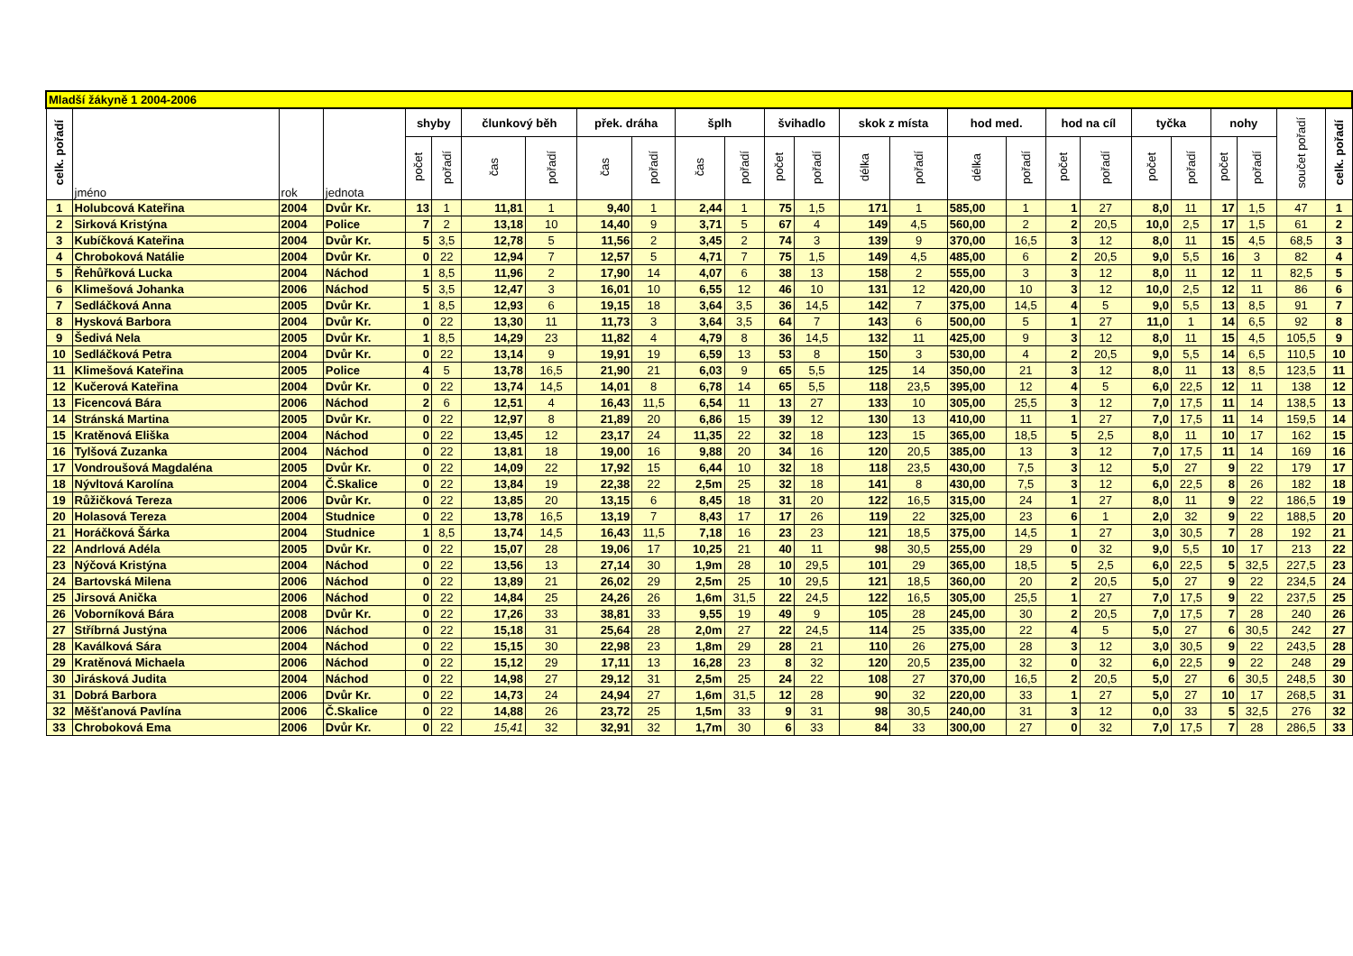| Mladší žákyně 1 2004-2006 | | | | | | | | | | | | | | | | | | | | | | | | | |
| --- | --- | --- | --- | --- | --- | --- | --- | --- | --- | --- | --- | --- | --- | --- | --- | --- | --- | --- | --- | --- | --- | --- | --- | --- | --- |
| celk. pořadí | jméno | rok | jednota | shyby | | člunkový běh | | přek. dráha | | šplh | | švihadlo | | skok z místa | | hod med. | | hod na cíl | | tyčka | | nohy | | součet pořadí | celk. pořadí |
| | | | | počet | pořadí | čas | pořadí | čas | pořadí | čas | pořadí | počet | pořadí | délka | pořadí | délka | pořadí | počet | pořadí | počet | pořadí | počet | pořadí | | |
| 1 | Holubcová Kateřina | 2004 | Dvůr Kr. | 13 | 1 | 11,81 | 1 | 9,40 | 1 | 2,44 | 1 | 75 | 1,5 | 171 | 1 | 585,00 | 1 | 1 | 27 | 8,0 | 11 | 17 | 1,5 | 47 | 1 |
| 2 | Sirková Kristýna | 2004 | Police | 7 | 2 | 13,18 | 10 | 14,40 | 9 | 3,71 | 5 | 67 | 4 | 149 | 4,5 | 560,00 | 2 | 2 | 20,5 | 10,0 | 2,5 | 17 | 1,5 | 61 | 2 |
| 3 | Kubíčková Kateřina | 2004 | Dvůr Kr. | 5 | 3,5 | 12,78 | 5 | 11,56 | 2 | 3,45 | 2 | 74 | 3 | 139 | 9 | 370,00 | 16,5 | 3 | 12 | 8,0 | 11 | 15 | 4,5 | 68,5 | 3 |
| 4 | Chroboková Natálie | 2004 | Dvůr Kr. | 0 | 22 | 12,94 | 7 | 12,57 | 5 | 4,71 | 7 | 75 | 1,5 | 149 | 4,5 | 485,00 | 6 | 2 | 20,5 | 9,0 | 5,5 | 16 | 3 | 82 | 4 |
| 5 | Řehůřková Lucka | 2004 | Náchod | 1 | 8,5 | 11,96 | 2 | 17,90 | 14 | 4,07 | 6 | 38 | 13 | 158 | 2 | 555,00 | 3 | 3 | 12 | 8,0 | 11 | 12 | 11 | 82,5 | 5 |
| 6 | Klimešová Johanka | 2006 | Náchod | 5 | 3,5 | 12,47 | 3 | 16,01 | 10 | 6,55 | 12 | 46 | 10 | 131 | 12 | 420,00 | 10 | 3 | 12 | 10,0 | 2,5 | 12 | 11 | 86 | 6 |
| 7 | Sedláčková Anna | 2005 | Dvůr Kr. | 1 | 8,5 | 12,93 | 6 | 19,15 | 18 | 3,64 | 3,5 | 36 | 14,5 | 142 | 7 | 375,00 | 14,5 | 4 | 5 | 9,0 | 5,5 | 13 | 8,5 | 91 | 7 |
| 8 | Hysková Barbora | 2004 | Dvůr Kr. | 0 | 22 | 13,30 | 11 | 11,73 | 3 | 3,64 | 3,5 | 64 | 7 | 143 | 6 | 500,00 | 5 | 1 | 27 | 11,0 | 1 | 14 | 6,5 | 92 | 8 |
| 9 | Šedivá Nela | 2005 | Dvůr Kr. | 1 | 8,5 | 14,29 | 23 | 11,82 | 4 | 4,79 | 8 | 36 | 14,5 | 132 | 11 | 425,00 | 9 | 3 | 12 | 8,0 | 11 | 15 | 4,5 | 105,5 | 9 |
| 10 | Sedláčková Petra | 2004 | Dvůr Kr. | 0 | 22 | 13,14 | 9 | 19,91 | 19 | 6,59 | 13 | 53 | 8 | 150 | 3 | 530,00 | 4 | 2 | 20,5 | 9,0 | 5,5 | 14 | 6,5 | 110,5 | 10 |
| 11 | Klimešová Kateřina | 2005 | Police | 4 | 5 | 13,78 | 16,5 | 21,90 | 21 | 6,03 | 9 | 65 | 5,5 | 125 | 14 | 350,00 | 21 | 3 | 12 | 8,0 | 11 | 13 | 8,5 | 123,5 | 11 |
| 12 | Kučerová Kateřina | 2004 | Dvůr Kr. | 0 | 22 | 13,74 | 14,5 | 14,01 | 8 | 6,78 | 14 | 65 | 5,5 | 118 | 23,5 | 395,00 | 12 | 4 | 5 | 6,0 | 22,5 | 12 | 11 | 138 | 12 |
| 13 | Ficencová Bára | 2006 | Náchod | 2 | 6 | 12,51 | 4 | 16,43 | 11,5 | 6,54 | 11 | 13 | 27 | 133 | 10 | 305,00 | 25,5 | 3 | 12 | 7,0 | 17,5 | 11 | 14 | 138,5 | 13 |
| 14 | Stránská Martina | 2005 | Dvůr Kr. | 0 | 22 | 12,97 | 8 | 21,89 | 20 | 6,86 | 15 | 39 | 12 | 130 | 13 | 410,00 | 11 | 1 | 27 | 7,0 | 17,5 | 11 | 14 | 159,5 | 14 |
| 15 | Kratěnová Eliška | 2004 | Náchod | 0 | 22 | 13,45 | 12 | 23,17 | 24 | 11,35 | 22 | 32 | 18 | 123 | 15 | 365,00 | 18,5 | 5 | 2,5 | 8,0 | 11 | 10 | 17 | 162 | 15 |
| 16 | Tylšová Zuzanka | 2004 | Náchod | 0 | 22 | 13,81 | 18 | 19,00 | 16 | 9,88 | 20 | 34 | 16 | 120 | 20,5 | 385,00 | 13 | 3 | 12 | 7,0 | 17,5 | 11 | 14 | 169 | 16 |
| 17 | Vondroušová Magdaléna | 2005 | Dvůr Kr. | 0 | 22 | 14,09 | 22 | 17,92 | 15 | 6,44 | 10 | 32 | 18 | 118 | 23,5 | 430,00 | 7,5 | 3 | 12 | 5,0 | 27 | 9 | 22 | 179 | 17 |
| 18 | Nývltová Karolína | 2004 | Č.Skalice | 0 | 22 | 13,84 | 19 | 22,38 | 22 | 2,5m | 25 | 32 | 18 | 141 | 8 | 430,00 | 7,5 | 3 | 12 | 6,0 | 22,5 | 8 | 26 | 182 | 18 |
| 19 | Růžičková Tereza | 2006 | Dvůr Kr. | 0 | 22 | 13,85 | 20 | 13,15 | 6 | 8,45 | 18 | 31 | 20 | 122 | 16,5 | 315,00 | 24 | 1 | 27 | 8,0 | 11 | 9 | 22 | 186,5 | 19 |
| 20 | Holasová Tereza | 2004 | Studnice | 0 | 22 | 13,78 | 16,5 | 13,19 | 7 | 8,43 | 17 | 17 | 26 | 119 | 22 | 325,00 | 23 | 6 | 1 | 2,0 | 32 | 9 | 22 | 188,5 | 20 |
| 21 | Horáčková Šárka | 2004 | Studnice | 1 | 8,5 | 13,74 | 14,5 | 16,43 | 11,5 | 7,18 | 16 | 23 | 23 | 121 | 18,5 | 375,00 | 14,5 | 1 | 27 | 3,0 | 30,5 | 7 | 28 | 192 | 21 |
| 22 | Andrlová Adéla | 2005 | Dvůr Kr. | 0 | 22 | 15,07 | 28 | 19,06 | 17 | 10,25 | 21 | 40 | 11 | 98 | 30,5 | 255,00 | 29 | 0 | 32 | 9,0 | 5,5 | 10 | 17 | 213 | 22 |
| 23 | Nýčová Kristýna | 2004 | Náchod | 0 | 22 | 13,56 | 13 | 27,14 | 30 | 1,9m | 28 | 10 | 29,5 | 101 | 29 | 365,00 | 18,5 | 5 | 2,5 | 6,0 | 22,5 | 5 | 32,5 | 227,5 | 23 |
| 24 | Bartovská Milena | 2006 | Náchod | 0 | 22 | 13,89 | 21 | 26,02 | 29 | 2,5m | 25 | 10 | 29,5 | 121 | 18,5 | 360,00 | 20 | 2 | 20,5 | 5,0 | 27 | 9 | 22 | 234,5 | 24 |
| 25 | Jirsová Anička | 2006 | Náchod | 0 | 22 | 14,84 | 25 | 24,26 | 26 | 1,6m | 31,5 | 22 | 24,5 | 122 | 16,5 | 305,00 | 25,5 | 1 | 27 | 7,0 | 17,5 | 9 | 22 | 237,5 | 25 |
| 26 | Voborníková Bára | 2008 | Dvůr Kr. | 0 | 22 | 17,26 | 33 | 38,81 | 33 | 9,55 | 19 | 49 | 9 | 105 | 28 | 245,00 | 30 | 2 | 20,5 | 7,0 | 17,5 | 7 | 28 | 240 | 26 |
| 27 | Stříbrná Justýna | 2006 | Náchod | 0 | 22 | 15,18 | 31 | 25,64 | 28 | 2,0m | 27 | 22 | 24,5 | 114 | 25 | 335,00 | 22 | 4 | 5 | 5,0 | 27 | 6 | 30,5 | 242 | 27 |
| 28 | Kaválková Sára | 2004 | Náchod | 0 | 22 | 15,15 | 30 | 22,98 | 23 | 1,8m | 29 | 28 | 21 | 110 | 26 | 275,00 | 28 | 3 | 12 | 3,0 | 30,5 | 9 | 22 | 243,5 | 28 |
| 29 | Kratěnová Michaela | 2006 | Náchod | 0 | 22 | 15,12 | 29 | 17,11 | 13 | 16,28 | 23 | 8 | 32 | 120 | 20,5 | 235,00 | 32 | 0 | 32 | 6,0 | 22,5 | 9 | 22 | 248 | 29 |
| 30 | Jirásková Judita | 2004 | Náchod | 0 | 22 | 14,98 | 27 | 29,12 | 31 | 2,5m | 25 | 24 | 22 | 108 | 27 | 370,00 | 16,5 | 2 | 20,5 | 5,0 | 27 | 6 | 30,5 | 248,5 | 30 |
| 31 | Dobrá Barbora | 2006 | Dvůr Kr. | 0 | 22 | 14,73 | 24 | 24,94 | 27 | 1,6m | 31,5 | 12 | 28 | 90 | 32 | 220,00 | 33 | 1 | 27 | 5,0 | 27 | 10 | 17 | 268,5 | 31 |
| 32 | Měšťanová Pavlína | 2006 | Č.Skalice | 0 | 22 | 14,88 | 26 | 23,72 | 25 | 1,5m | 33 | 9 | 31 | 98 | 30,5 | 240,00 | 31 | 3 | 12 | 0,0 | 33 | 5 | 32,5 | 276 | 32 |
| 33 | Chroboková Ema | 2006 | Dvůr Kr. | 0 | 22 | 15,41 | 32 | 32,91 | 32 | 1,7m | 30 | 6 | 33 | 84 | 33 | 300,00 | 27 | 0 | 32 | 7,0 | 17,5 | 7 | 28 | 286,5 | 33 |